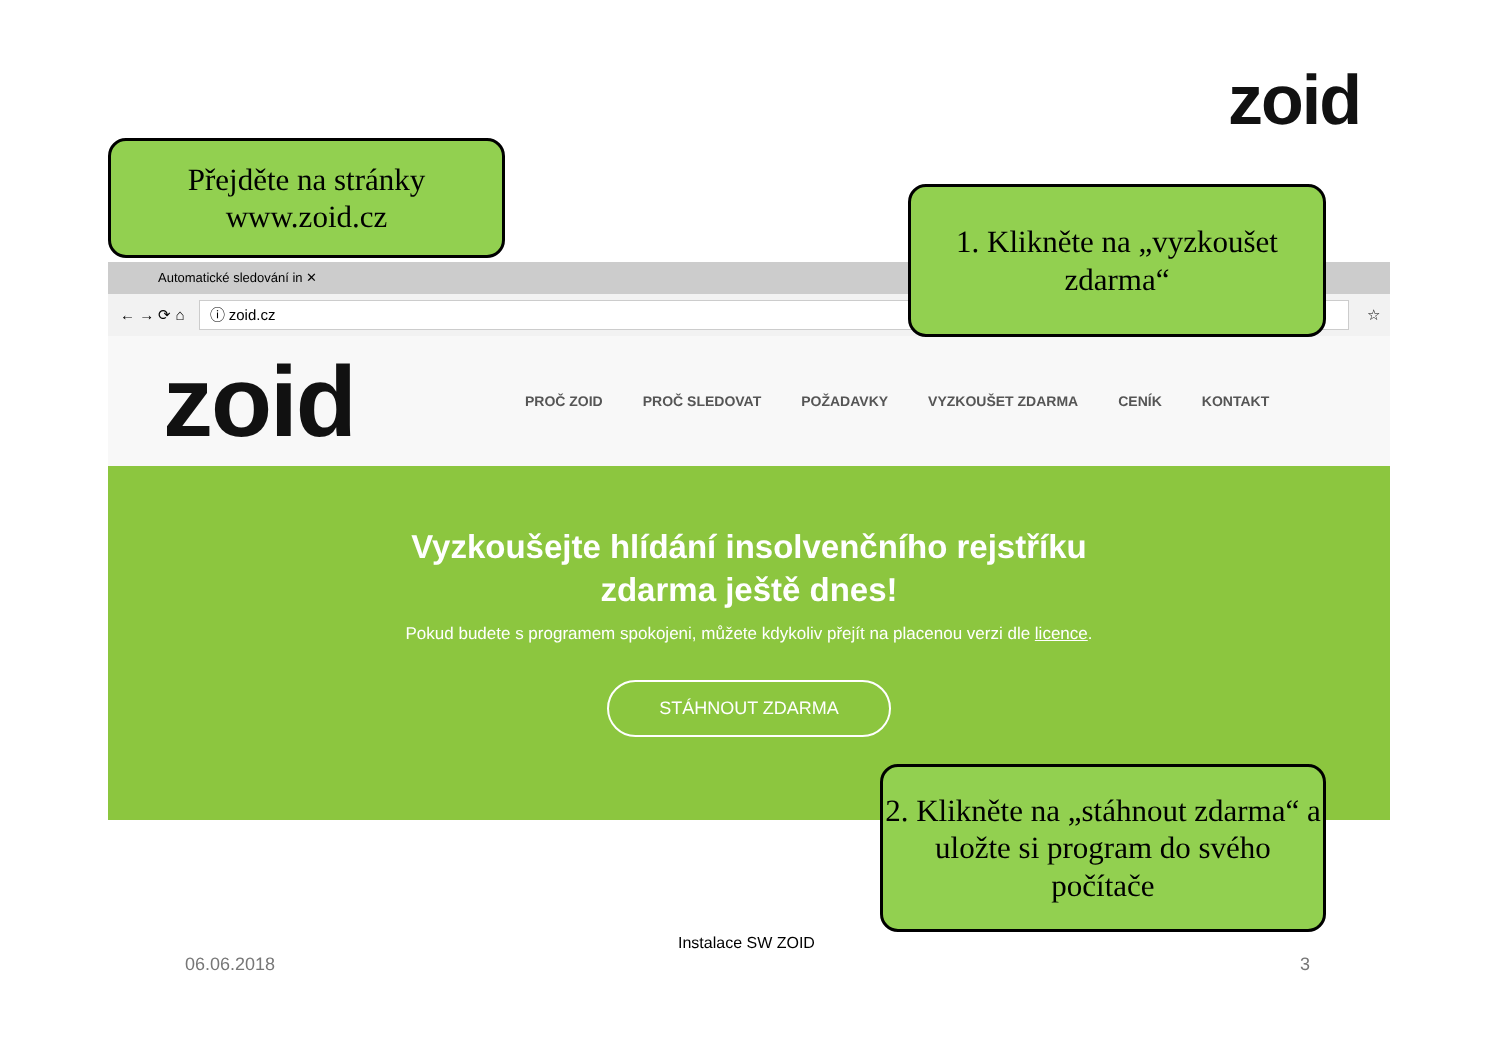zoid
Automatické sledování in ✕
← → ⟳ ⌂
ⓘ zoid.cz
☆
zoid
PROČ ZOID PROČ SLEDOVAT POŽADAVKY VYZKOUŠET ZDARMA CENÍK KONTAKT
Vyzkoušejte hlídání insolvenčního rejstříku
zdarma ještě dnes!
Pokud budete s programem spokojeni, můžete kdykoliv přejít na placenou verzi dle licence.
STÁHNOUT ZDARMA
Přejděte na stránky
www.zoid.cz
1. Klikněte na „vyzkoušet zdarma“
2. Klikněte na „stáhnout zdarma“ a uložte si program do svého počítače
Instalace SW ZOID
06.06.2018 3